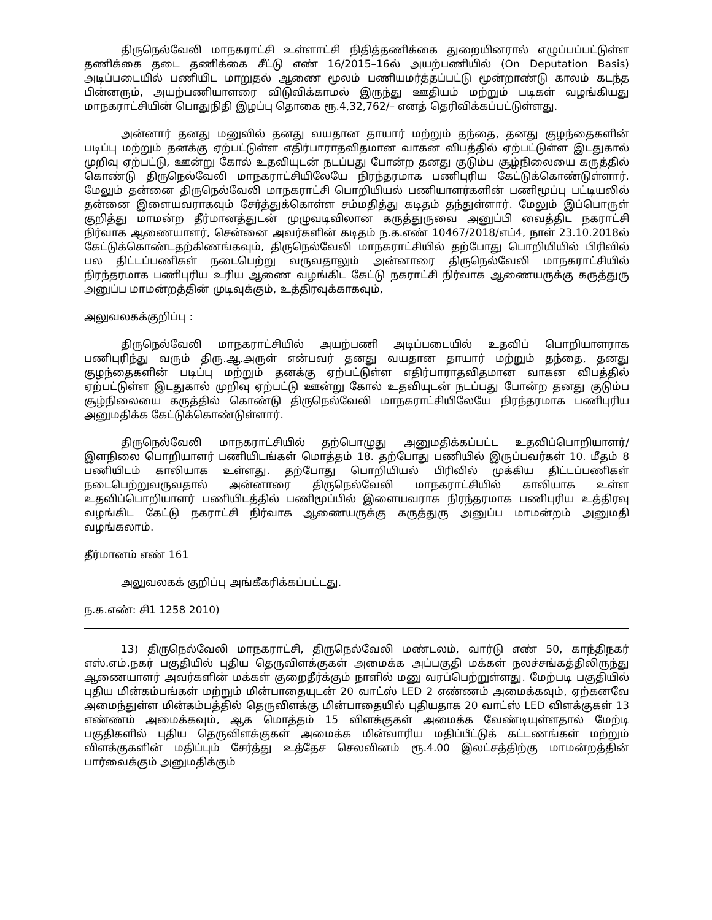திருநெல்வேலி மாநகராட்சி உள்ளாட்சி நிதித்தணிக்கை துறையினரால் எழுப்பப்பட்டுள்ள தணிக்கை தடை தணிக்கை சீட்டு எண் 16/2015–16ல் அயற்பணியில் (On Deputation Basis) அடிப்படையில் பணியிட மாறுதல் ஆணை மூலம் பணியமர்த்தப்பட்டு மூன்றாண்டு காலம் கடந்த பின்னரும், அயற்பணியாளரை விடுவிக்காமல் இருந்து ஊதியம் மற்றும் படிகள் வழங்கியது மாநகராட்சியின் பொதுநிதி இழப்பு தொகை ரூ.4,32,762/– எனத் தெரிவிக்கப்பட்டுள்ளது.
அன்னார் தனது மனுவில் தனது வயதான தாயார் மற்றும் தந்தை, தனது குழந்தைகளின் படிப்பு மற்றும் தனக்கு ஏற்பட்டுள்ள எதிர்பாராதவிதமான வாகன விபத்தில் ஏற்பட்டுள்ள இடதுகால் முறிவு ஏற்பட்டு, ஊன்று கோல் உதவியுடன் நடப்பது போன்ற தனது குடும்ப சூழ்நிலையை கருத்தில் கொண்டு திருநெல்வேலி மாநகராட்சியிலேயே நிரந்தரமாக பணிபுரிய கேட்டுக்கொண்டுள்ளார். மேலும் தன்னை திருநெல்வேலி மாநகராட்சி பொறியியல் பணியாளர்களின் பணிமூப்பு பட்டியலில் தன்னை இளையவராகவும் சேர்த்துக்கொள்ள சம்மதித்து கடிதம் தந்துள்ளார். மேலும் இப்பொருள் குறித்து மாமன்ற தீர்மானத்துடன் முழுவடிவிலான கருத்துருவை அனுப்பி வைத்திட நகராட்சி நிர்வாக ஆணையாளர், சென்னை அவர்களின் கடிதம் ந.க.எண் 10467/2018/எப்4, நாள் 23.10.2018ல் கேட்டுக்கொண்டதற்கிணங்கவும், திருநெல்வேலி மாநகராட்சியில் தற்போது பொறியியில் பிரிவில் பல திட்டப்பணிகள் நடைபெற்று வருவதாலும் அன்னாரை திருநெல்வேலி மாநகராட்சியில் நிரந்தரமாக பணிபுரிய உரிய ஆணை வழங்கிட கேட்டு நகராட்சி நிர்வாக ஆணையருக்கு கருத்துரு அனுப்ப மாமன்றத்தின் முடிவுக்கும், உத்திரவுக்காகவும்,
அலுவலகக்குறிப்பு :
திருநெல்வேலி மாநகராட்சியில் அயற்பணி அடிப்படையில் உதவிப் பொறியாளராக பணிபுரிந்து வரும் திரு.ஆ.அருள் என்பவர் தனது வயதான தாயார் மற்றும் தந்தை, தனது குழந்தைகளின் படிப்பு மற்றும் தனக்கு ஏற்பட்டுள்ள எதிர்பாராதவிதமான வாகன விபத்தில் ஏற்பட்டுள்ள இடதுகால் முறிவு ஏற்பட்டு ஊன்று கோல் உதவியுடன் நடப்பது போன்ற தனது குடும்ப சூழ்நிலையை கருத்தில் கொண்டு திருநெல்வேலி மாநகராட்சியிலேயே நிரந்தரமாக பணிபுரிய அனுமதிக்க கேட்டுக்கொண்டுள்ளார்.
திருநெல்வேலி மாநகராட்சியில் தற்பொழுது அனுமதிக்கப்பட்ட உதவிப்பொறியாளர்/ இளநிலை பொறியாளர் பணியிடங்கள் மொத்தம் 18. தற்போது பணியில் இருப்பவர்கள் 10. மீதம் 8 பணியிடம் காலியாக உள்ளது. தற்போது பொறியியல் பிரிவில் முக்கிய திட்டப்பணிகள் நடைபெற்றுவருவதால் அன்னாரை திருநெல்வேலி மாநகராட்சியில் காலியாக உள்ள உதவிப்பொறியாளர் பணியிடத்தில் பணிமூப்பில் இளையவராக நிரந்தரமாக பணிபுரிய உத்திரவு வழங்கிட கேட்டு நகராட்சி நிர்வாக ஆணையருக்கு கருத்துரு அனுப்ப மாமன்றம் அனுமதி வழங்கலாம்.
தீர்மானம் எண் 161
அலுவலகக் குறிப்பு அங்கீகரிக்கப்பட்டது.
ந.க.எண்: சி1 1258 2010)
13) திருநெல்வேலி மாநகராட்சி, திருநெல்வேலி மண்டலம், வார்டு எண் 50, காந்திநகர் எஸ்.எம்.நகர் பகுதியில் புதிய தெருவிளக்குகள் அமைக்க அப்பகுதி மக்கள் நலச்சங்கத்திலிருந்து ஆணையாளர் அவர்களின் மக்கள் குறைதீர்க்கும் நாளில் மனு வரப்பெற்றுள்ளது. மேற்படி பகுதியில் புதிய மின்கம்பங்கள் மற்றும் மின்பாதையுடன் 20 வாட்ஸ் LED 2 எண்ணம் அமைக்கவும், ஏற்கனவே அமைந்துள்ள மின்கம்பத்தில் தெருவிளக்கு மின்பாதையில் புதியதாக 20 வாட்ஸ் LED விளக்குகள் 13 எண்ணம் அமைக்கவும், ஆக மொத்தம் 15 விளக்குகள் அமைக்க வேண்டியுள்ளதால் மேற்டி பகுதிகளில் புதிய தெருவிளக்குகள் அமைக்க மின்வாரிய மதிப்பீட்டுக் கட்டணங்கள் மற்றும் விளக்குகளின் மதிப்பும் சேர்த்து உத்தேச செலவினம் ரூ.4.00 இலட்சத்திற்கு மாமன்றத்தின் பார்வைக்கும் அனுமதிக்கும்